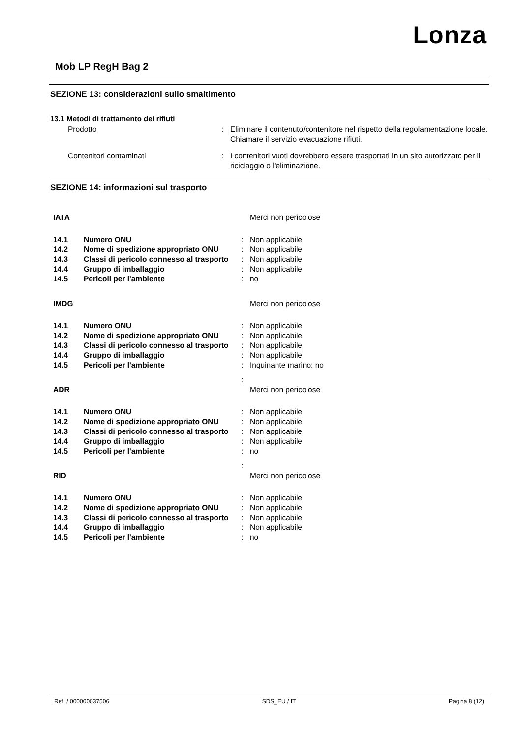Lonza
Mob LP RegH Bag 2
SEZIONE 13: considerazioni sullo smaltimento
13.1 Metodi di trattamento dei rifiuti
| Prodotto | : | Eliminare il contenuto/contenitore nel rispetto della regolamentazione locale. Chiamare il servizio evacuazione rifiuti. |
| Contenitori contaminati | : | I contenitori vuoti dovrebbero essere trasportati in un sito autorizzato per il riciclaggio o l'eliminazione. |
SEZIONE 14: informazioni sul trasporto
| IATA | | | Merci non pericolose |
| 14.1 | Numero ONU | : | Non applicabile |
| 14.2 | Nome di spedizione appropriato ONU | : | Non applicabile |
| 14.3 | Classi di pericolo connesso al trasporto | : | Non applicabile |
| 14.4 | Gruppo di imballaggio | : | Non applicabile |
| 14.5 | Pericoli per l'ambiente | : | no |
| IMDG | | | Merci non pericolose |
| 14.1 | Numero ONU | : | Non applicabile |
| 14.2 | Nome di spedizione appropriato ONU | : | Non applicabile |
| 14.3 | Classi di pericolo connesso al trasporto | : | Non applicabile |
| 14.4 | Gruppo di imballaggio | : | Non applicabile |
| 14.5 | Pericoli per l'ambiente | : | Inquinante marino: no |
| ADR | | : | Merci non pericolose |
| 14.1 | Numero ONU | : | Non applicabile |
| 14.2 | Nome di spedizione appropriato ONU | : | Non applicabile |
| 14.3 | Classi di pericolo connesso al trasporto | : | Non applicabile |
| 14.4 | Gruppo di imballaggio | : | Non applicabile |
| 14.5 | Pericoli per l'ambiente | : | no |
| RID | | : | Merci non pericolose |
| 14.1 | Numero ONU | : | Non applicabile |
| 14.2 | Nome di spedizione appropriato ONU | : | Non applicabile |
| 14.3 | Classi di pericolo connesso al trasporto | : | Non applicabile |
| 14.4 | Gruppo di imballaggio | : | Non applicabile |
| 14.5 | Pericoli per l'ambiente | : | no |
Ref. / 000000037506 SDS_EU / IT Pagina 8 (12)